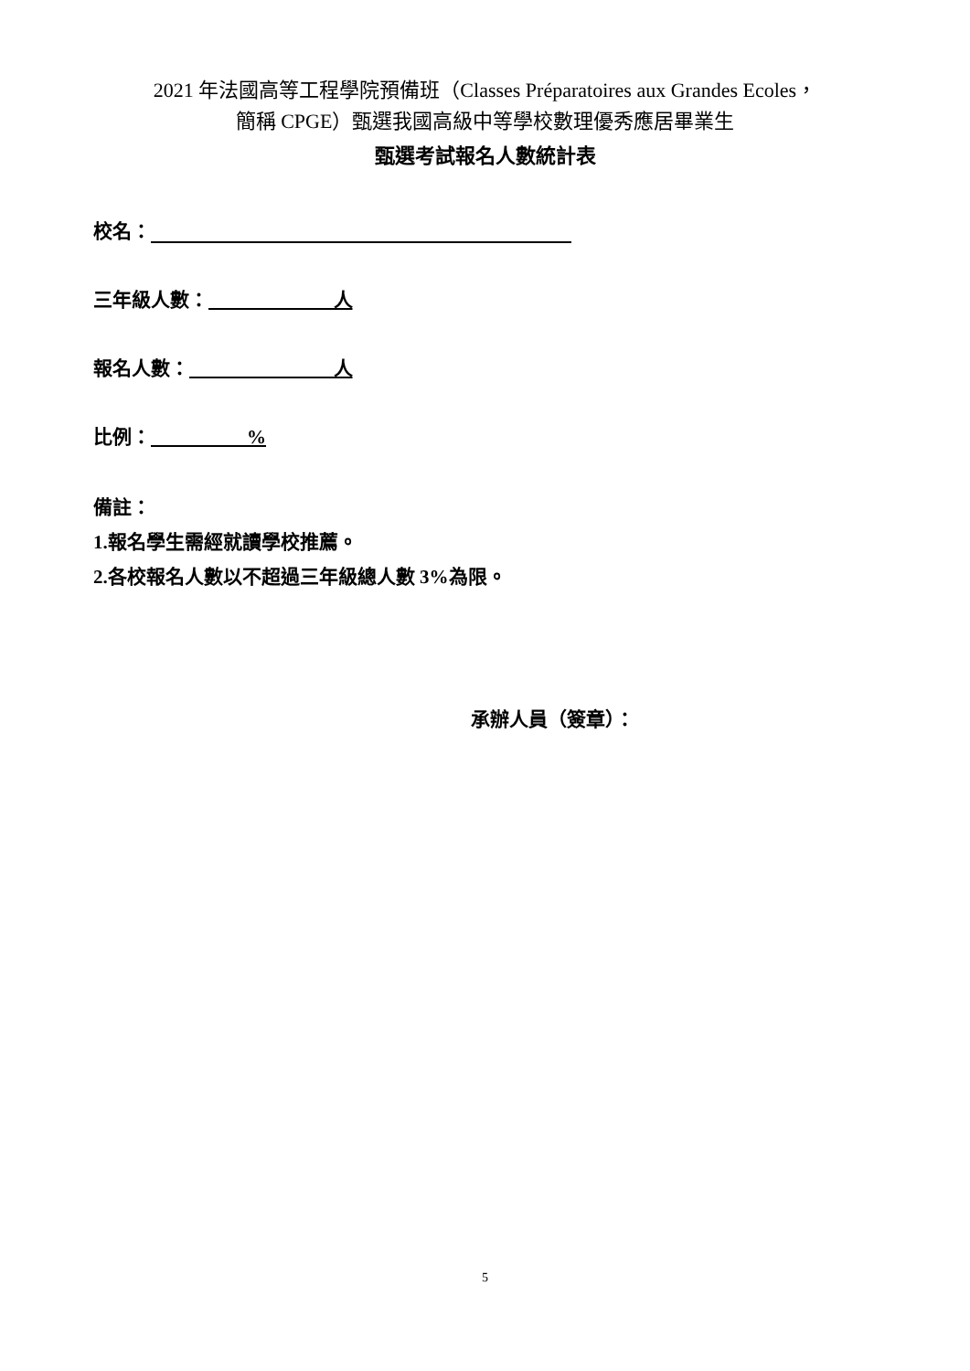2021 年法國高等工程學院預備班（Classes Préparatoires aux Grandes Ecoles，
簡稱 CPGE）甄選我國高級中等學校數理優秀應居畢業生
甄選考試報名人數統計表
校名：
三年級人數： 人
報名人數： 人
比例： %
備註：
1.報名學生需經就讀學校推薦。
2.各校報名人數以不超過三年級總人數 3%為限。
承辦人員（簽章）：
5